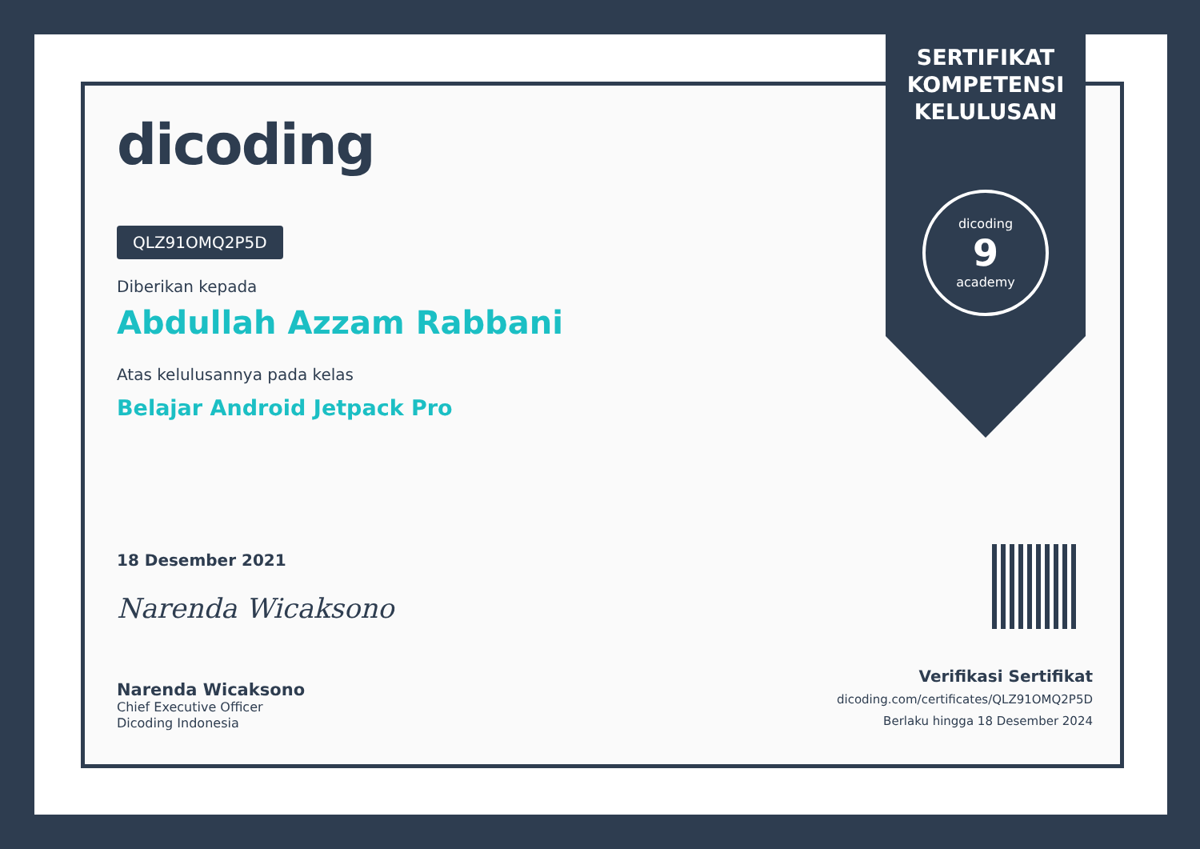SERTIFIKAT
KOMPETENSI
KELULUSAN
dicoding
9
academy
dicoding
QLZ91OMQ2P5D
Diberikan kepada
Abdullah Azzam Rabbani
Atas kelulusannya pada kelas
Belajar Android Jetpack Pro
18 Desember 2021
Narenda Wicaksono
Narenda Wicaksono
Chief Executive Officer
Dicoding Indonesia
Verifikasi Sertifikat
dicoding.com/certificates/QLZ91OMQ2P5D
Berlaku hingga 18 Desember 2024